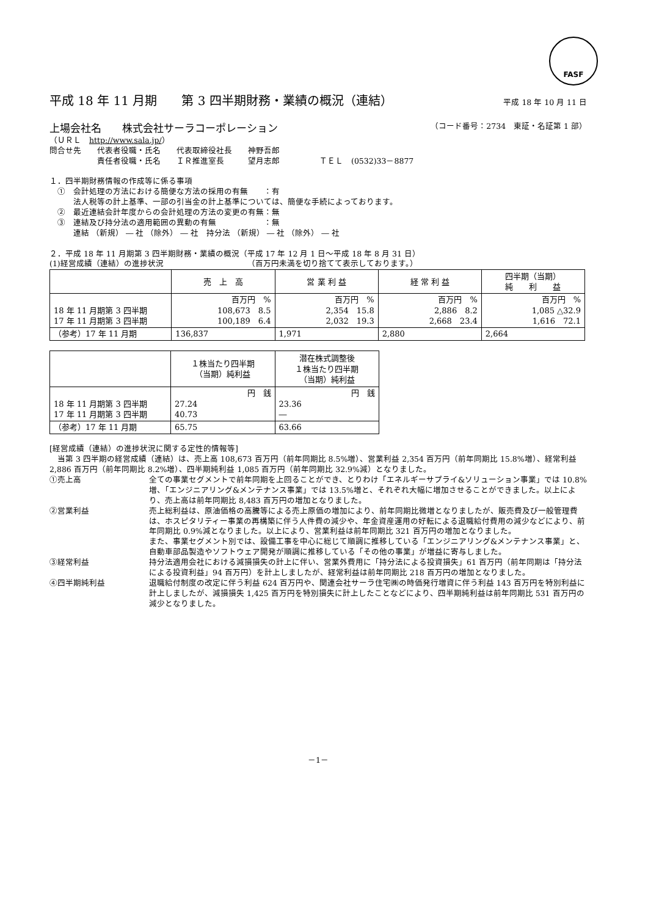FASF
平成 18 年 11 月期　　第 3 四半期財務・業績の概況（連結） 平成 18 年 10 月 11 日
上場会社名　　株式会社サーラコーポレーション （コード番号：2734　東証・名証第 1 部）
（ＵＲＬ　http://www.sala.jp/）
問合せ先　　代表者役職・氏名　　代表取締役社長　　神野吾郎
　　　　　　責任者役職・氏名　　ＩＲ推進室長　　　望月志郎　　　　　ＴＥＬ　(0532)33－8877
１．四半期財務情報の作成等に係る事項
　①　会計処理の方法における簡便な方法の採用の有無　　：有
　　　法人税等の計上基準、一部の引当金の計上基準については、簡便な手続によっております。
　②　最近連結会計年度からの会計処理の方法の変更の有無：無
　③　連結及び持分法の適用範囲の異動の有無　　　　　　：無
　　　連結 （新規） ― 社 （除外） ― 社　持分法 （新規） ― 社 （除外） ― 社
２．平成 18 年 11 月期第 3 四半期財務・業績の概況（平成 17 年 12 月 1 日～平成 18 年 8 月 31 日）
(1)経営成績（連結）の進捗状況　　　　　　　　　　　（百万円未満を切り捨てて表示しております。）
| | 売 上 高 | 営 業 利 益 | 経 常 利 益 | 四半期（当期） 純 利 益 |
| --- | --- | --- | --- | --- |
| 18 年 11 月期第 3 四半期 17 年 11 月期第 3 四半期 | 百万円 % 108,673 8.5 100,189 6.4 | 百万円 % 2,354 15.8 2,032 19.3 | 百万円 % 2,886 8.2 2,668 23.4 | 百万円 % 1,085 △32.9 1,616 72.1 |
| （参考）17 年 11 月期 | 136,837 | 1,971 | 2,880 | 2,664 |
| | １株当たり四半期 （当期）純利益 | 潜在株式調整後 １株当たり四半期 （当期）純利益 |
| --- | --- | --- |
| 18 年 11 月期第 3 四半期 17 年 11 月期第 3 四半期 | 円 銭 27.24 40.73 | 円 銭 23.36 ― |
| （参考）17 年 11 月期 | 65.75 | 63.66 |
[経営成績（連結）の進捗状況に関する定性的情報等]
　当第 3 四半期の経営成績（連結）は、売上高 108,673 百万円（前年同期比 8.5%増）、営業利益 2,354 百万円（前年同期比 15.8%増）、経常利益 2,886 百万円（前年同期比 8.2%増）、四半期純利益 1,085 百万円（前年同期比 32.9%減）となりました。
①売上高 全ての事業セグメントで前年同期を上回ることができ、とりわけ「エネルギーサプライ&ソリューション事業」では 10.8%増、「エンジニアリング&メンテナンス事業」では 13.5%増と、それぞれ大幅に増加させることができました。以上により、売上高は前年同期比 8,483 百万円の増加となりました。
②営業利益 売上総利益は、原油価格の高騰等による売上原価の増加により、前年同期比微増となりましたが、販売費及び一般管理費は、ホスピタリティー事業の再構築に伴う人件費の減少や、年金資産運用の好転による退職給付費用の減少などにより、前年同期比 0.9%減となりました。以上により、営業利益は前年同期比 321 百万円の増加となりました。
また、事業セグメント別では、設備工事を中心に総じて順調に推移している「エンジニアリング&メンテナンス事業」と、自動車部品製造やソフトウェア開発が順調に推移している「その他の事業」が増益に寄与しました。
③経常利益 持分法適用会社における減損損失の計上に伴い、営業外費用に「持分法による投資損失」61 百万円（前年同期は「持分法による投資利益」94 百万円）を計上しましたが、経常利益は前年同期比 218 百万円の増加となりました。
④四半期純利益 退職給付制度の改定に伴う利益 624 百万円や、関連会社サーラ住宅㈱の時価発行増資に伴う利益 143 百万円を特別利益に計上しましたが、減損損失 1,425 百万円を特別損失に計上したことなどにより、四半期純利益は前年同期比 531 百万円の減少となりました。
－1－